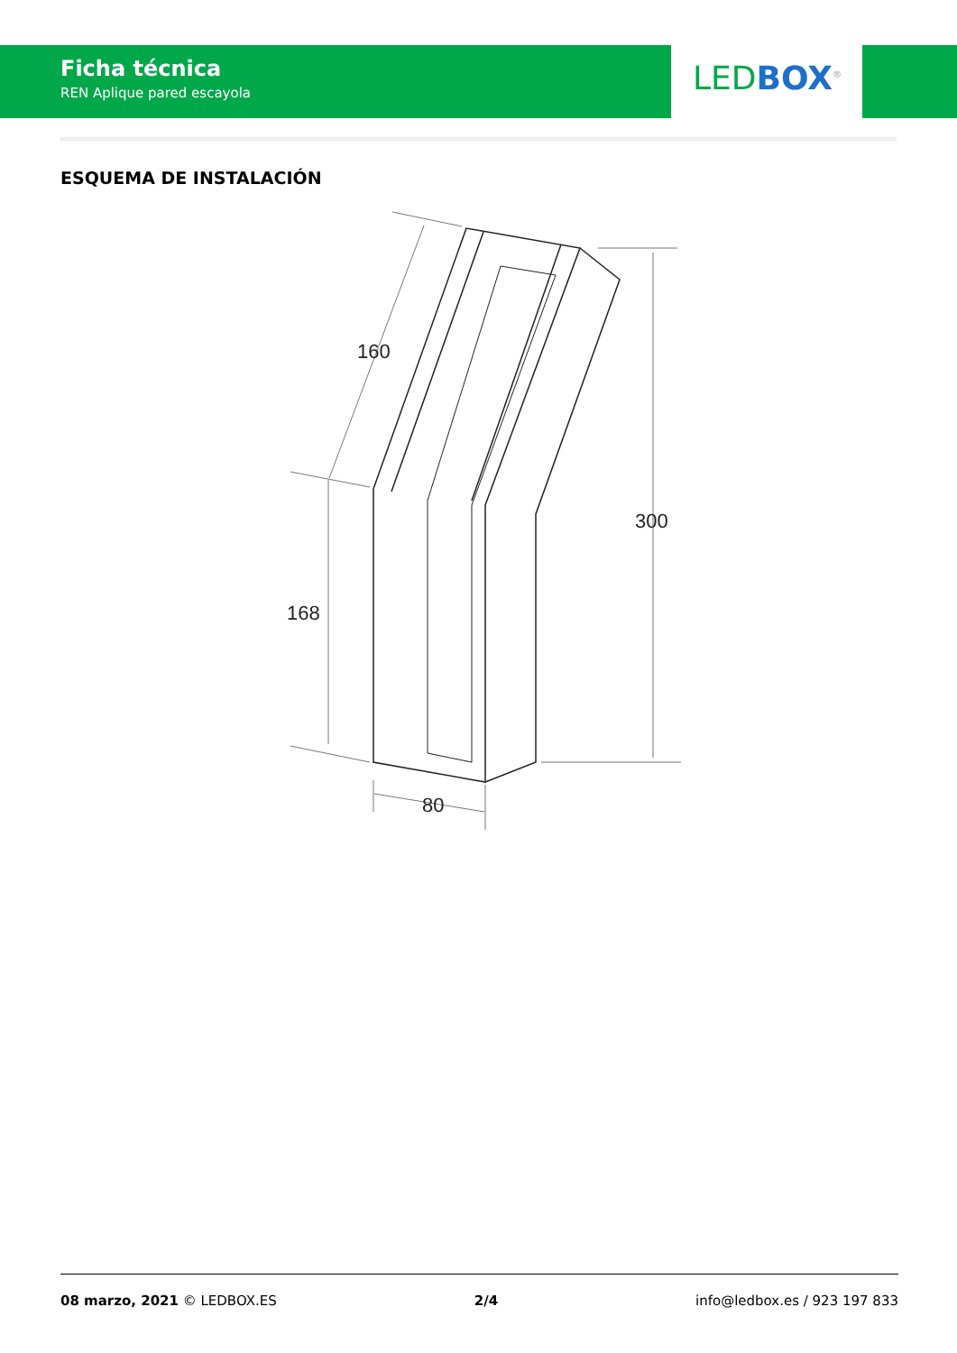Ficha técnica
REN Aplique pared escayola
LED BOX<sup>®</sup>
ESQUEMA DE INSTALACIÓN
160
168
300
80
08 marzo, 2021 © LEDBOX.ES 2/4 info@ledbox.es / 923 197 833